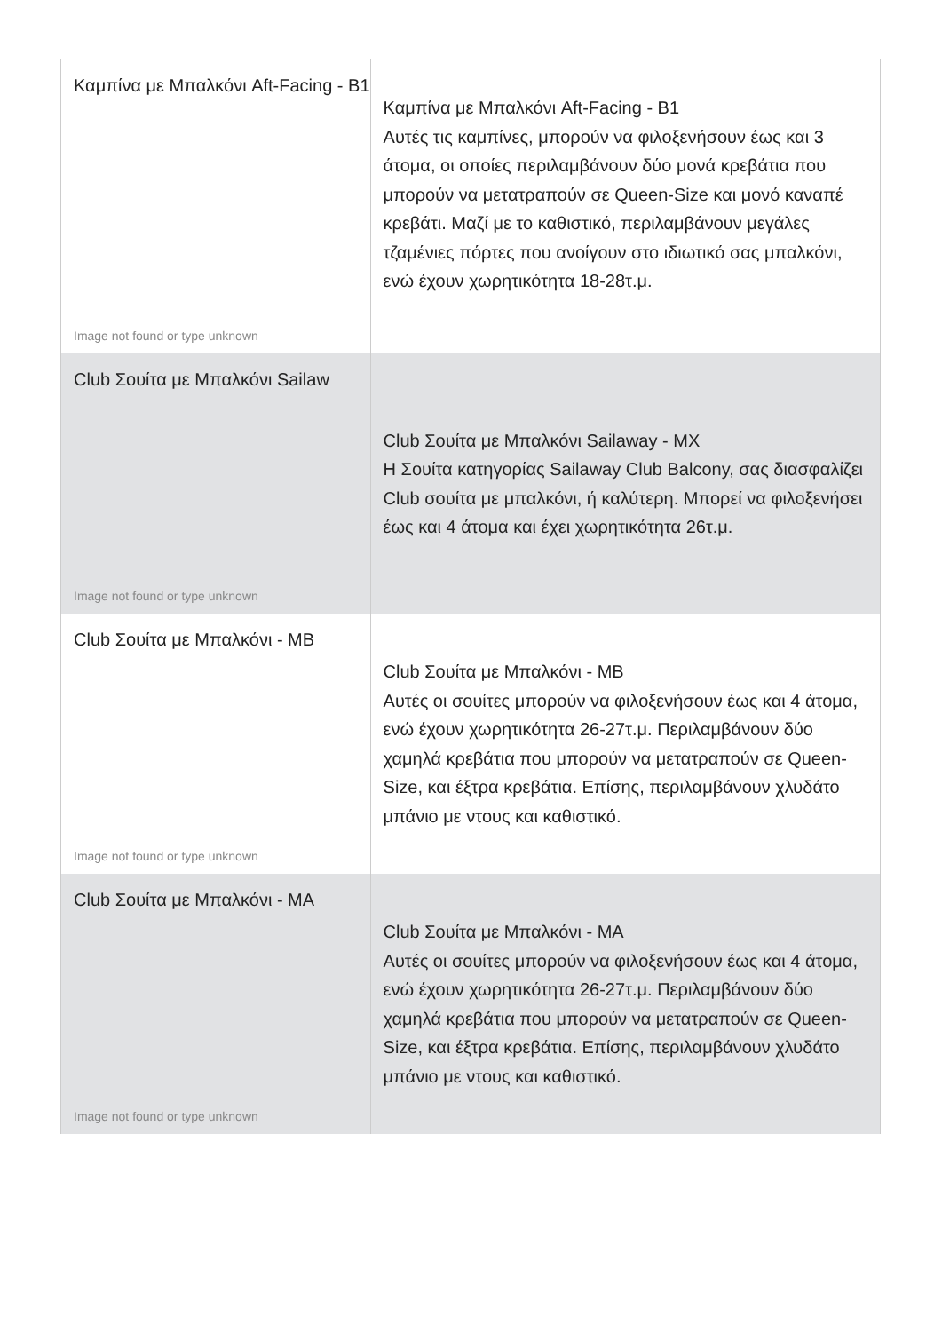| Καμπίνα με Μπαλκόνι Aft-Facing - B1 Image not found or type unknown | Καμπίνα με Μπαλκόνι Aft-Facing - B1 Αυτές τις καμπίνες, μπορούν να φιλοξενήσουν έως και 3 άτομα, οι οποίες περιλαμβάνουν δύο μονά κρεβάτια που μπορούν να μετατραπούν σε Queen-Size και μονό καναπέ κρεβάτι. Μαζί με το καθιστικό, περιλαμβάνουν μεγάλες τζαμένιες πόρτες που ανοίγουν στο ιδιωτικό σας μπαλκόνι, ενώ έχουν χωρητικότητα 18-28τ.μ. |
| Club Σουίτα με Μπαλκόνι Sailaw Image not found or type unknown | Club Σουίτα με Μπαλκόνι Sailaway - MX Η Σουίτα κατηγορίας Sailaway Club Balcony, σας διασφαλίζει Club σουίτα με μπαλκόνι, ή καλύτερη. Μπορεί να φιλοξενήσει έως και 4 άτομα και έχει χωρητικότητα 26τ.μ. |
| Club Σουίτα με Μπαλκόνι - MB Image not found or type unknown | Club Σουίτα με Μπαλκόνι - MB Αυτές οι σουίτες μπορούν να φιλοξενήσουν έως και 4 άτομα, ενώ έχουν χωρητικότητα 26-27τ.μ. Περιλαμβάνουν δύο χαμηλά κρεβάτια που μπορούν να μετατραπούν σε Queen-Size, και έξτρα κρεβάτια. Επίσης, περιλαμβάνουν χλυδάτο μπάνιο με ντους και καθιστικό. |
| Club Σουίτα με Μπαλκόνι - MA Image not found or type unknown | Club Σουίτα με Μπαλκόνι - MA Αυτές οι σουίτες μπορούν να φιλοξενήσουν έως και 4 άτομα, ενώ έχουν χωρητικότητα 26-27τ.μ. Περιλαμβάνουν δύο χαμηλά κρεβάτια που μπορούν να μετατραπούν σε Queen-Size, και έξτρα κρεβάτια. Επίσης, περιλαμβάνουν χλυδάτο μπάνιο με ντους και καθιστικό. |